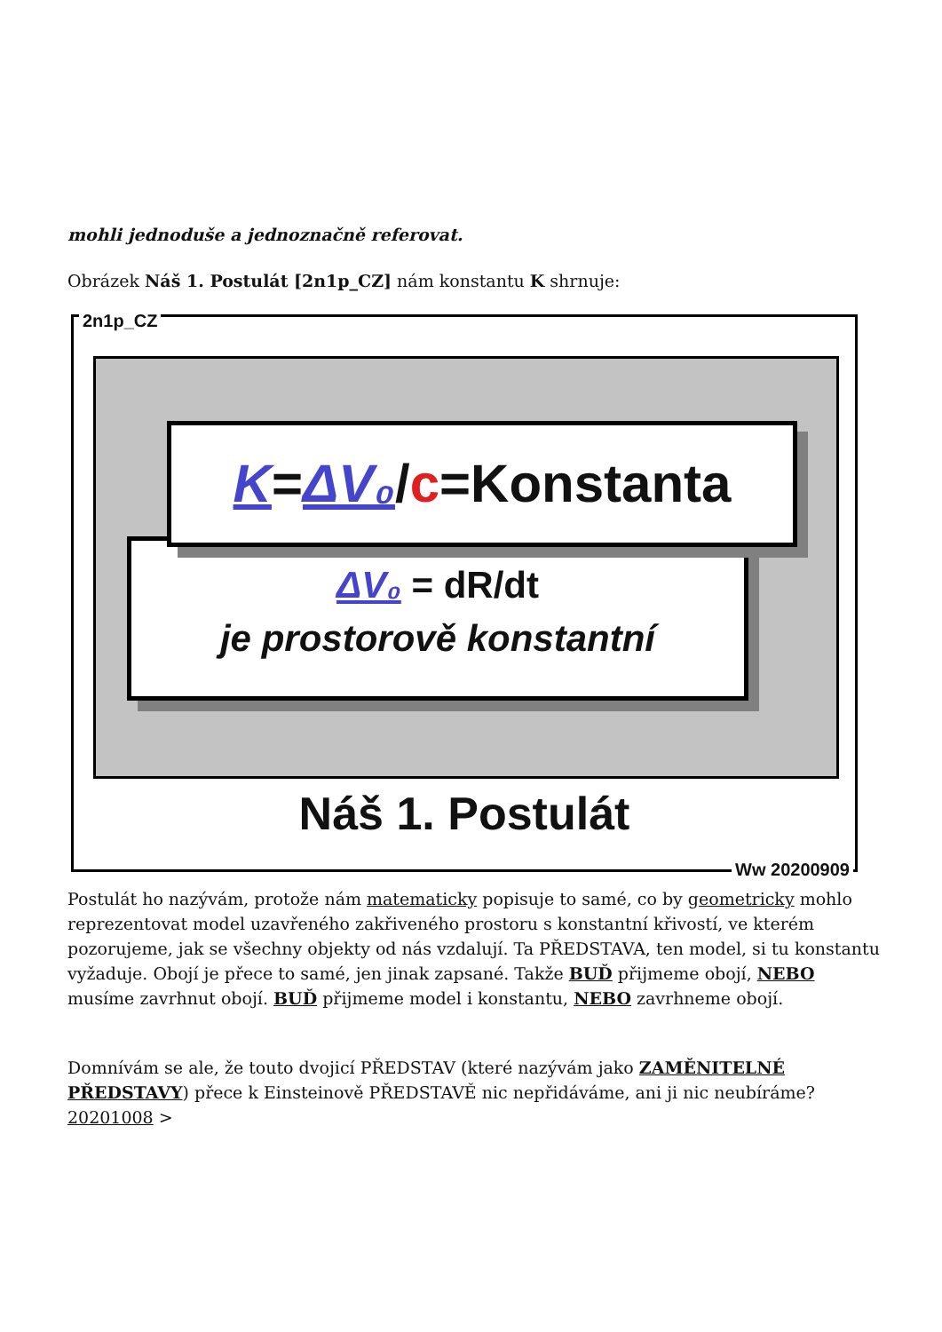mohli jednoduše a jednoznačně referovat.
Obrázek Náš 1. Postulát [2n1p_CZ] nám konstantu K shrnuje:
2n1p_CZ
ΔV₀ = dR/dt
je prostorově konstantní
K=ΔV₀/c=Konstanta
Náš 1. Postulát
Ww 20200909
Postulát ho nazývám, protože nám matematicky popisuje to samé, co by geometricky mohlo reprezentovat model uzavřeného zakřiveného prostoru s konstantní křivostí, ve kterém pozorujeme, jak se všechny objekty od nás vzdalují. Ta PŘEDSTAVA, ten model, si tu konstantu vyžaduje. Obojí je přece to samé, jen jinak zapsané. Takže BUĎ přijmeme obojí, NEBO musíme zavrhnut obojí. BUĎ přijmeme model i konstantu, NEBO zavrhneme obojí.
Domnívám se ale, že touto dvojicí PŘEDSTAV (které nazývám jako ZAMĚNITELNÉ PŘEDSTAVY) přece k Einsteinově PŘEDSTAVĚ nic nepřidáváme, ani ji nic neubíráme?
20201008 >